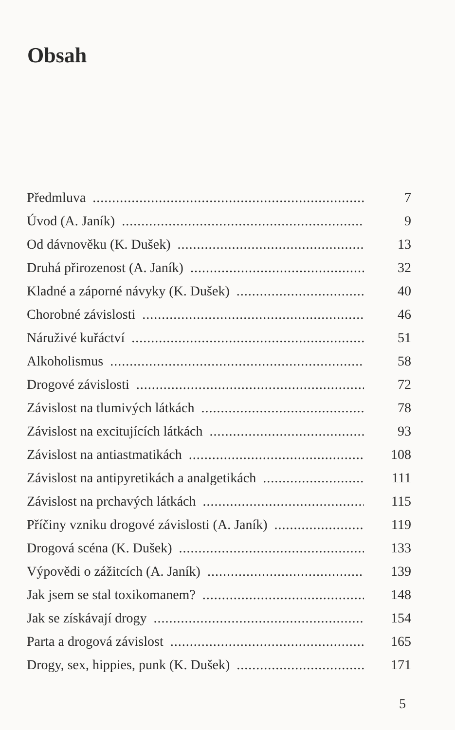Obsah
Předmluva 7
Úvod (A. Janík) 9
Od dávnověku (K. Dušek) 13
Druhá přirozenost (A. Janík) 32
Kladné a záporné návyky (K. Dušek) 40
Chorobné závislosti 46
Náruživé kuřáctví 51
Alkoholismus 58
Drogové závislosti 72
Závislost na tlumivých látkách 78
Závislost na excitujících látkách 93
Závislost na antiastmatikách 108
Závislost na antipyretikách a analgetikách 111
Závislost na prchavých látkách 115
Příčiny vzniku drogové závislosti (A. Janík) 119
Drogová scéna (K. Dušek) 133
Výpovědi o zážitcích (A. Janík) 139
Jak jsem se stal toxikomanem? 148
Jak se získávají drogy 154
Parta a drogová závislost 165
Drogy, sex, hippies, punk (K. Dušek) 171
5